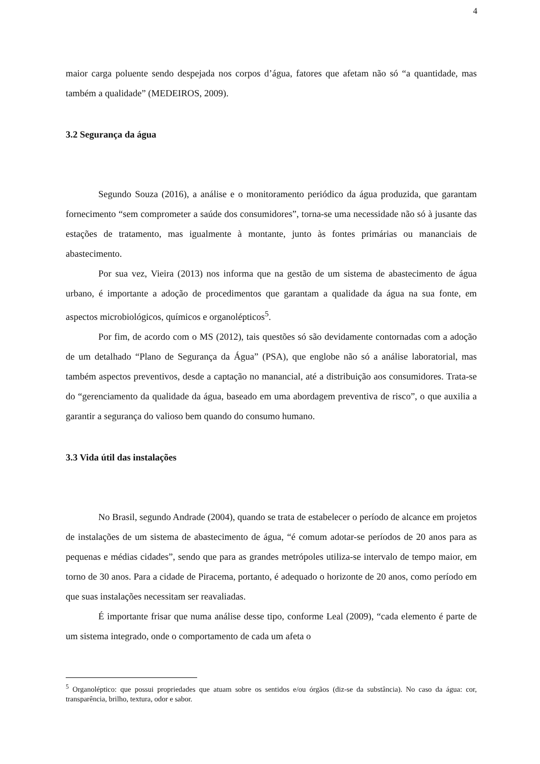4
maior carga poluente sendo despejada nos corpos d’água, fatores que afetam não só “a quantidade, mas também a qualidade” (MEDEIROS, 2009).
3.2 Segurança da água
Segundo Souza (2016), a análise e o monitoramento periódico da água produzida, que garantam fornecimento “sem comprometer a saúde dos consumidores”, torna-se uma necessidade não só à jusante das estações de tratamento, mas igualmente à montante, junto às fontes primárias ou mananciais de abastecimento.
Por sua vez, Vieira (2013) nos informa que na gestão de um sistema de abastecimento de água urbano, é importante a adoção de procedimentos que garantam a qualidade da água na sua fonte, em aspectos microbiológicos, químicos e organolépticos<sup>5</sup>.
Por fim, de acordo com o MS (2012), tais questões só são devidamente contornadas com a adoção de um detalhado “Plano de Segurança da Água” (PSA), que englobe não só a análise laboratorial, mas também aspectos preventivos, desde a captação no manancial, até a distribuição aos consumidores. Trata-se do “gerenciamento da qualidade da água, baseado em uma abordagem preventiva de risco”, o que auxilia a garantir a segurança do valioso bem quando do consumo humano.
3.3 Vida útil das instalações
No Brasil, segundo Andrade (2004), quando se trata de estabelecer o período de alcance em projetos de instalações de um sistema de abastecimento de água, “é comum adotar-se períodos de 20 anos para as pequenas e médias cidades”, sendo que para as grandes metrópoles utiliza-se intervalo de tempo maior, em torno de 30 anos. Para a cidade de Piracema, portanto, é adequado o horizonte de 20 anos, como período em que suas instalações necessitam ser reavaliadas.
É importante frisar que numa análise desse tipo, conforme Leal (2009), “cada elemento é parte de um sistema integrado, onde o comportamento de cada um afeta o
<sup>5</sup> Organoléptico: que possui propriedades que atuam sobre os sentidos e/ou órgãos (diz-se da substância). No caso da água: cor, transparência, brilho, textura, odor e sabor.